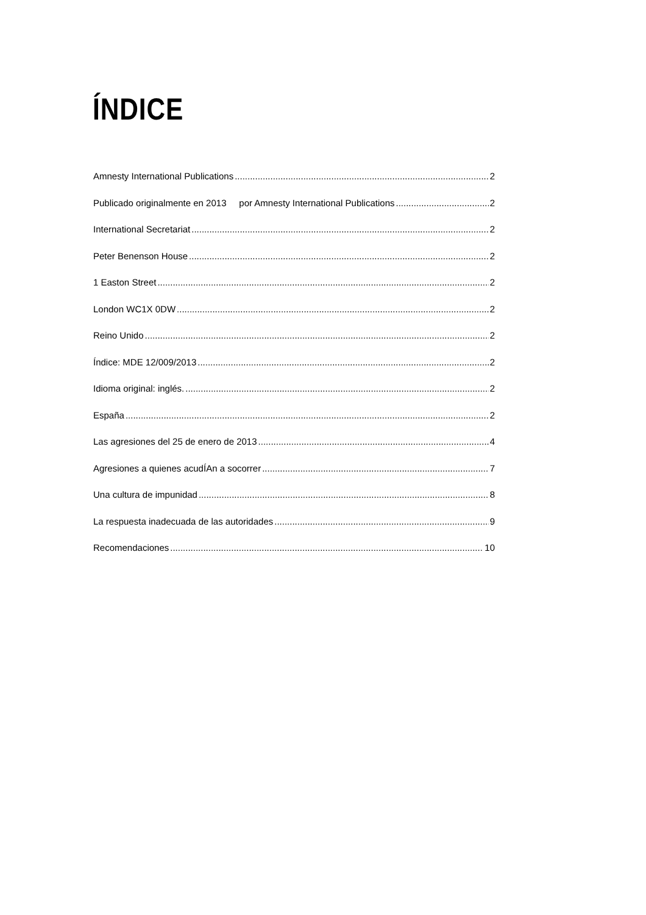ÍNDICE
Amnesty International Publications 2
Publicado originalmente en 2013 por Amnesty International Publications 2
International Secretariat 2
Peter Benenson House 2
1 Easton Street 2
London WC1X 0DW 2
Reino Unido 2
Índice: MDE 12/009/2013 2
Idioma original: inglés. 2
España 2
Las agresiones del 25 de enero de 2013 4
Agresiones a quienes acudÍAn a socorrer 7
Una cultura de impunidad 8
La respuesta inadecuada de las autoridades 9
Recomendaciones 10